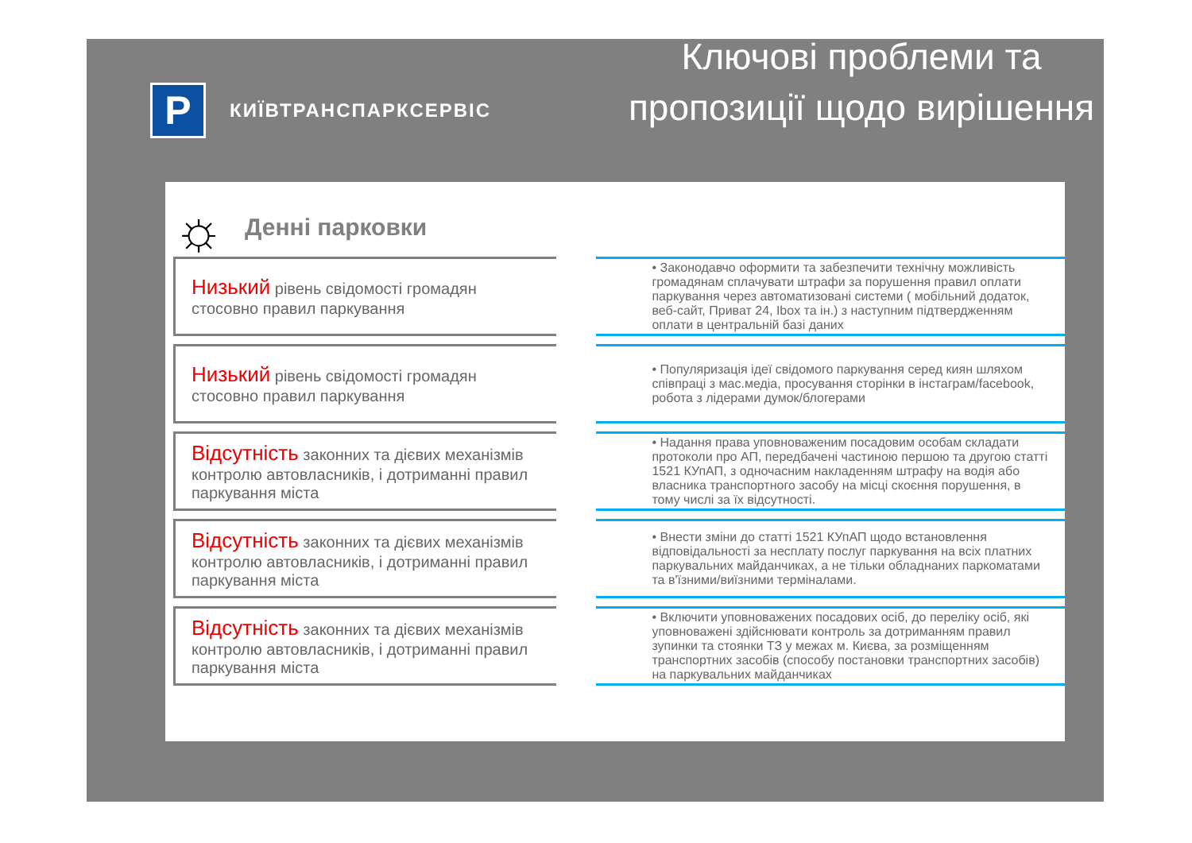P
КИЇВТРАНСПАРКСЕРВІС
Ключові проблеми та пропозиції щодо вирішення
☼
Денні парковки
Низький рівень свідомості громадян стосовно правил паркування
• Законодавчо оформити та забезпечити технічну можливість громадянам сплачувати штрафи за порушення правил оплати паркування через автоматизовані системи ( мобільний додаток, веб-сайт, Приват 24, Ibox та ін.) з наступним підтвердженням оплати в центральній базі даних
Низький рівень свідомості громадян стосовно правил паркування
• Популяризація ідеї свідомого паркування серед киян шляхом співпраці з мас.медіа, просування сторінки в інстаграм/facebook, робота з лідерами думок/блогерами
Відсутність законних та дієвих механізмів контролю автовласників, і дотриманні правил паркування міста
• Надання права уповноваженим посадовим особам складати протоколи про АП, передбачені частиною першою та другою статті 1521 КУпАП, з одночасним накладенням штрафу на водія або власника транспортного засобу на місці скоєння порушення, в тому числі за їх відсутності.
Відсутність законних та дієвих механізмів контролю автовласників, і дотриманні правил паркування міста
• Внести зміни до статті 1521 КУпАП щодо встановлення відповідальності за несплату послуг паркування на всіх платних паркувальних майданчиках, а не тільки обладнаних паркоматами та в'їзними/виїзними терміналами.
Відсутність законних та дієвих механізмів контролю автовласників, і дотриманні правил паркування міста
• Включити уповноважених посадових осіб, до переліку осіб, які уповноважені здійснювати контроль за дотриманням правил зупинки та стоянки ТЗ у межах м. Києва, за розміщенням транспортних засобів (способу постановки транспортних засобів) на паркувальних майданчиках